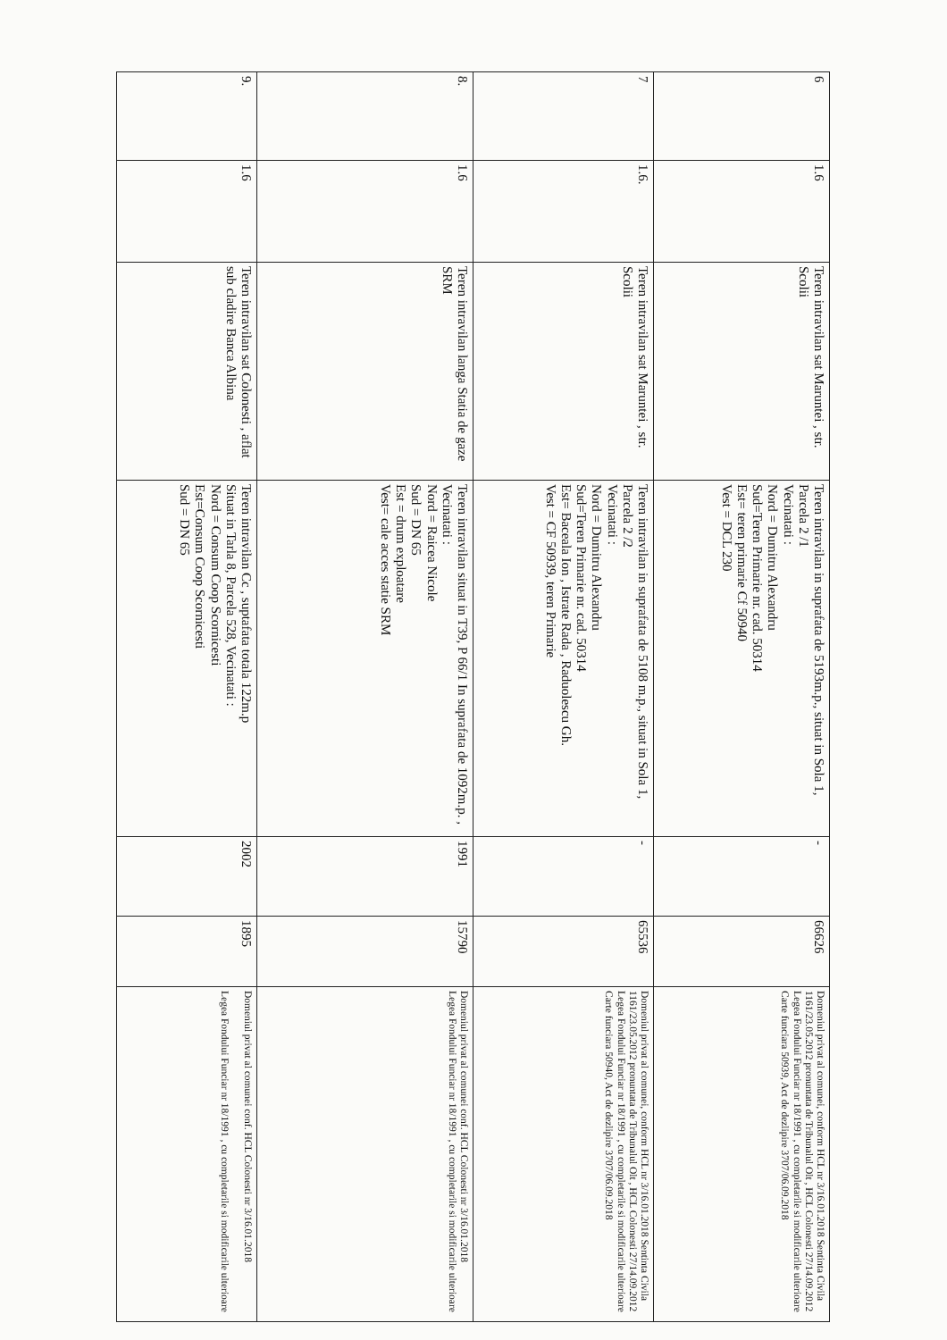| 6 | 1.6 | Teren intravilan sat Maruntei , str. Scolii | Teren intravilan in suprafata de 5193m.p., situat in Sola 1, Parcela 2 /1 Vecinatati : Nord = Dumitru Alexandru Sud=Teren Primarie nr. cad. 50314 Est= teren primarie Cf 50940 Vest = DCL 230 | - | 66626 | Domeniul privat al comunei, conform HCL nr 3/16.01.2018 Sentinta Civila 1161/23.05.2012 pronuntata de Tribunalul Olt , HCL Colonesti 27/14.09.2012 Legea Fondului Funciar nr 18/1991 , cu completarile si modificarile ulterioare Carte funciara 50939, Act de dezlipire 3707/06.09.2018 |
| 7 | 1.6. | Teren intravilan sat Maruntei , str. Scolii | Teren intravilan in suprafata de 5108 m.p., situat in Sola 1, Parcela 2 /2 Vecinatati : Nord = Dumitru Alexandru Sud=Teren Primarie nr. cad. 50314 Est= Baceala Ion , Istrate Rada , Raduolescu Gh. Vest = CF 50939, teren Primarie | - | 65536 | Domeniul privat al comunei, conform HCL nr 3/16.01.2018 Sentinta Civila 1161/23.05.2012 pronuntata de Tribunalul Olt , HCL Colonesti 27/14.09.2012 Legea Fondului Funciar nr 18/1991 , cu completarile si modificarile ulterioare Carte funciara 50940, Act de dezlipire 3707/06.09.2018 |
| 8. | 1.6 | Teren intravilan langa Statia de gaze SRM | Teren intravilan situat in T39, P 66/1 In suprafata de 1092m.p. , Vecinatati : Nord = Raicea Nicole Sud = DN 65 Est = drum exploatare Vest= cale acces statie SRM | 1991 | 15790 | Domeniul privat al comunei conf. HCL Colonesti nr 3/16.01.2018 Legea Fondului Funciar nr 18/1991 , cu completarile si modificarile ulterioare |
| 9. | 1.6 | Teren intravilan sat Colonesti , aflat sub cladire Banca Albina | Teren intravilan Cc , suptafata totala 122m.p Situat in Tarla 8, Parcela 528, Vecinatati : Nord = Consum Coop Scornicesti Est=Consum Coop Scornicesti Sud = DN 65 | 2002 | 1895 | Domeniul privat al comunei conf. HCL Colonesti nr 3/16.01.2018 Legea Fondului Funciar nr 18/1991 , cu completarile si modificarile ulterioare |